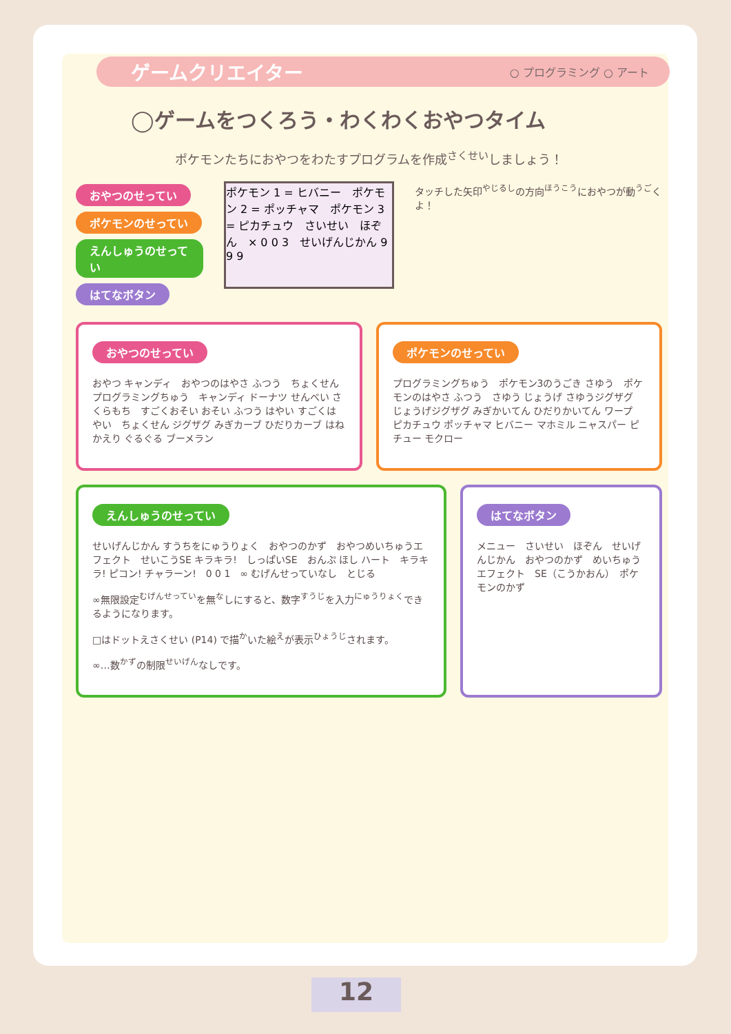ゲームクリエイター
○ プログラミング ○ アート
◯ゲームをつくろう・わくわくおやつタイム
ポケモンたちにおやつをわたすプログラムを作成<sup>さくせい</sup>しましょう！
おやつのせってい
ポケモンのせってい
えんしゅうのせってい
はてなボタン
ポケモン 1 = ヒバニー　ポケモン 2 = ポッチャマ　ポケモン 3 = ピカチュウ　さいせい　ほぞん　× 0 0 3　せいげんじかん 9 9 9
タッチした矢印<sup>やじるし</sup>の方向<sup>ほうこう</sup>におやつが動<sup>うご</sup>くよ！
おやつのせってい
おやつ キャンディ　おやつのはやさ ふつう　ちょくせん　プログラミングちゅう　キャンディ ドーナツ せんべい さくらもち　すごくおそい おそい ふつう はやい すごくはやい　ちょくせん ジグザグ みぎカーブ ひだりカーブ はねかえり ぐるぐる ブーメラン
ポケモンのせってい
プログラミングちゅう　ポケモン3のうごき さゆう　ポケモンのはやさ ふつう　さゆう じょうげ さゆうジグザグ じょうげジグザグ みぎかいてん ひだりかいてん ワープ　ピカチュウ ポッチャマ ヒバニー マホミル ニャスパー ピチュー モクロー
えんしゅうのせってい
せいげんじかん すうちをにゅうりょく　おやつのかず　おやつめいちゅうエフェクト　せいこうSE キラキラ!　しっぱいSE　おんぷ ほし ハート　キラキラ! ピコン! チャラーン!　0 0 1　∞ むげんせっていなし　とじる
∞無限設定<sup>むげんせってい</sup>を無<sup>な</sup>しにすると、数字<sup>すうじ</sup>を入力<sup>にゅうりょく</sup>できるようになります。
□はドットえさくせい (P14) で描<sup>か</sup>いた絵<sup>え</sup>が表示<sup>ひょうじ</sup>されます。
∞…数<sup>かず</sup>の制限<sup>せいげん</sup>なしです。
はてなボタン
メニュー　さいせい　ほぞん　せいげんじかん　おやつのかず　めいちゅうエフェクト　SE（こうかおん）　ポケモンのかず
12